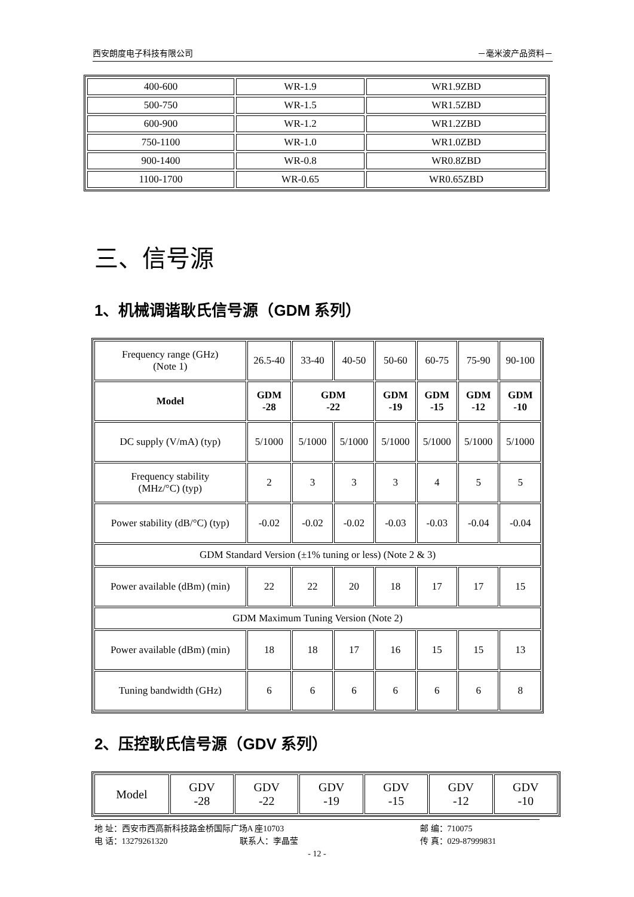西安朗度电子科技有限公司 －毫米波产品资料－
| 400-600 | WR-1.9 | WR1.9ZBD |
| 500-750 | WR-1.5 | WR1.5ZBD |
| 600-900 | WR-1.2 | WR1.2ZBD |
| 750-1100 | WR-1.0 | WR1.0ZBD |
| 900-1400 | WR-0.8 | WR0.8ZBD |
| 1100-1700 | WR-0.65 | WR0.65ZBD |
三、信号源
1、机械调谐耿氏信号源（GDM 系列）
| Frequency range (GHz) (Note 1) | 26.5-40 | 33-40 | 40-50 | 50-60 | 60-75 | 75-90 | 90-100 |
| Model | GDM -28 | GDM -22 | | GDM -19 | GDM -15 | GDM -12 | GDM -10 |
| DC supply (V/mA) (typ) | 5/1000 | 5/1000 | 5/1000 | 5/1000 | 5/1000 | 5/1000 | 5/1000 |
| Frequency stability (MHz/°C) (typ) | 2 | 3 | 3 | 3 | 4 | 5 | 5 |
| Power stability (dB/°C) (typ) | -0.02 | -0.02 | -0.02 | -0.03 | -0.03 | -0.04 | -0.04 |
| GDM Standard Version (±1% tuning or less) (Note 2 & 3) | | | | | | | |
| Power available (dBm) (min) | 22 | 22 | 20 | 18 | 17 | 17 | 15 |
| GDM Maximum Tuning Version (Note 2) | | | | | | | |
| Power available (dBm) (min) | 18 | 18 | 17 | 16 | 15 | 15 | 13 |
| Tuning bandwidth (GHz) | 6 | 6 | 6 | 6 | 6 | 6 | 8 |
2、压控耿氏信号源（GDV 系列）
| Model | GDV -28 | GDV -22 | GDV -19 | GDV -15 | GDV -12 | GDV -10 |
地 址：西安市西高新科技路金桥国际广场A 座10703 邮 编：710075
电 话：13279261320 联系人：李晶莹 传 真：029-87999831
- 12 -